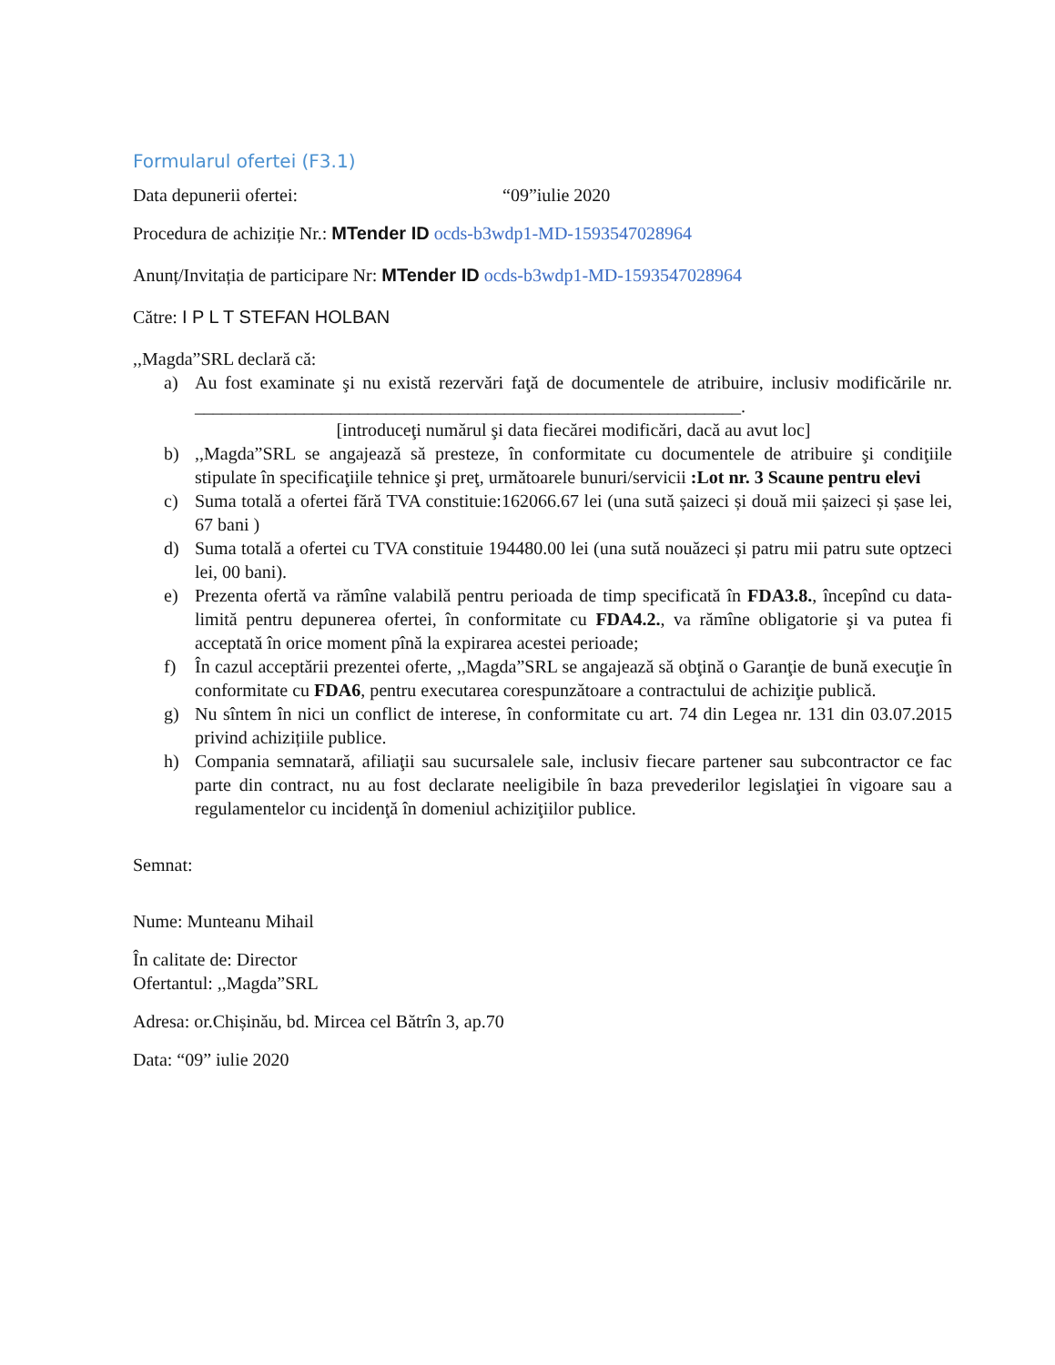Formularul ofertei (F3.1)
Data depunerii ofertei: “09”iulie 2020
Procedura de achiziție Nr.: MTender ID ocds-b3wdp1-MD-1593547028964
Anunț/Invitația de participare Nr: MTender ID ocds-b3wdp1-MD-1593547028964
Către: I P L T STEFAN HOLBAN
,,Magda”SRL declară că:
a) Au fost examinate şi nu există rezervări faţă de documentele de atribuire, inclusiv modificările nr. ____________________________________________________________.
[introduceţi numărul şi data fiecărei modificări, dacă au avut loc]
b),,Magda”SRL se angajează să presteze, în conformitate cu documentele de atribuire şi condiţiile stipulate în specificaţiile tehnice şi preţ, următoarele bunuri/servicii :Lot nr. 3 Scaune pentru elevi
c) Suma totală a ofertei fără TVA constituie:162066.67 lei (una sută șaizeci și două mii șaizeci și șase lei, 67 bani )
d) Suma totală a ofertei cu TVA constituie 194480.00 lei (una sută nouăzeci și patru mii patru sute optzeci lei, 00 bani).
e) Prezenta ofertă va rămîne valabilă pentru perioada de timp specificată în FDA3.8., începînd cu data-limită pentru depunerea ofertei, în conformitate cu FDA4.2., va rămîne obligatorie şi va putea fi acceptată în orice moment pînă la expirarea acestei perioade;
f) În cazul acceptării prezentei oferte, ,,Magda”SRL se angajează să obţină o Garanţie de bună execuţie în conformitate cu FDA6, pentru executarea corespunzătoare a contractului de achiziţie publică.
g) Nu sîntem în nici un conflict de interese, în conformitate cu art. 74 din Legea nr. 131 din 03.07.2015 privind achizițiile publice.
h) Compania semnatară, afiliaţii sau sucursalele sale, inclusiv fiecare partener sau subcontractor ce fac parte din contract, nu au fost declarate neeligibile în baza prevederilor legislaţiei în vigoare sau a regulamentelor cu incidenţă în domeniul achiziţiilor publice.
Semnat:
Nume: Munteanu Mihail
În calitate de: Director
Ofertantul: ,,Magda”SRL
Adresa: or.Chișinău, bd. Mircea cel Bătrîn 3, ap.70
Data: “09” iulie 2020